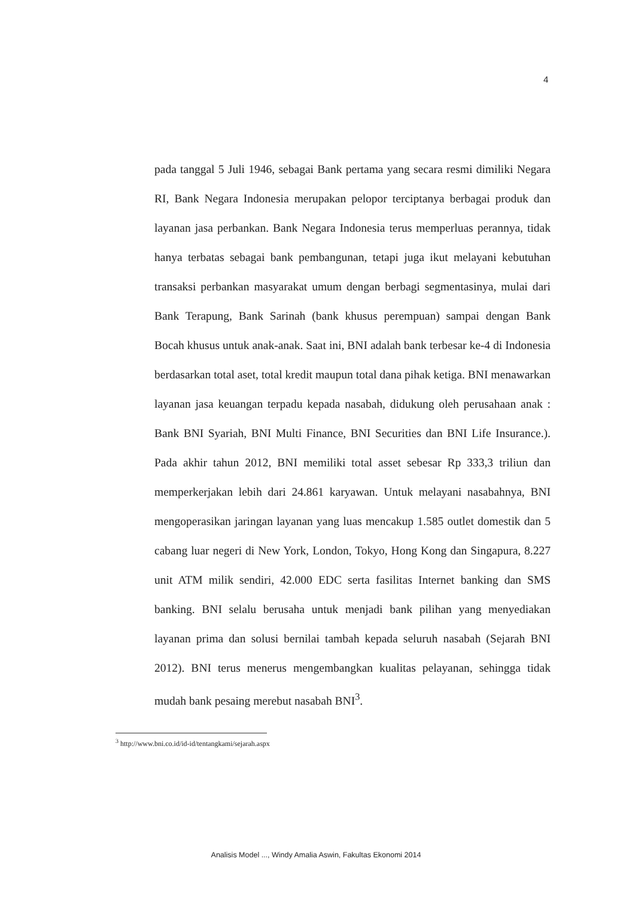4
pada tanggal 5 Juli 1946, sebagai Bank pertama yang secara resmi dimiliki Negara RI, Bank Negara Indonesia merupakan pelopor terciptanya berbagai produk dan layanan jasa perbankan. Bank Negara Indonesia terus memperluas perannya, tidak hanya terbatas sebagai bank pembangunan, tetapi juga ikut melayani kebutuhan transaksi perbankan masyarakat umum dengan berbagi segmentasinya, mulai dari Bank Terapung, Bank Sarinah (bank khusus perempuan) sampai dengan Bank Bocah khusus untuk anak-anak. Saat ini, BNI adalah bank terbesar ke-4 di Indonesia berdasarkan total aset, total kredit maupun total dana pihak ketiga. BNI menawarkan layanan jasa keuangan terpadu kepada nasabah, didukung oleh perusahaan anak : Bank BNI Syariah, BNI Multi Finance, BNI Securities dan BNI Life Insurance.). Pada akhir tahun 2012, BNI memiliki total asset sebesar Rp 333,3 triliun dan memperkerjakan lebih dari 24.861 karyawan. Untuk melayani nasabahnya, BNI mengoperasikan jaringan layanan yang luas mencakup 1.585 outlet domestik dan 5 cabang luar negeri di New York, London, Tokyo, Hong Kong dan Singapura, 8.227 unit ATM milik sendiri, 42.000 EDC serta fasilitas Internet banking dan SMS banking. BNI selalu berusaha untuk menjadi bank pilihan yang menyediakan layanan prima dan solusi bernilai tambah kepada seluruh nasabah (Sejarah BNI 2012). BNI terus menerus mengembangkan kualitas pelayanan, sehingga tidak mudah bank pesaing merebut nasabah BNI<sup>3</sup>.
<sup>3</sup> http://www.bni.co.id/id-id/tentangkami/sejarah.aspx
Analisis Model ..., Windy Amalia Aswin, Fakultas Ekonomi 2014